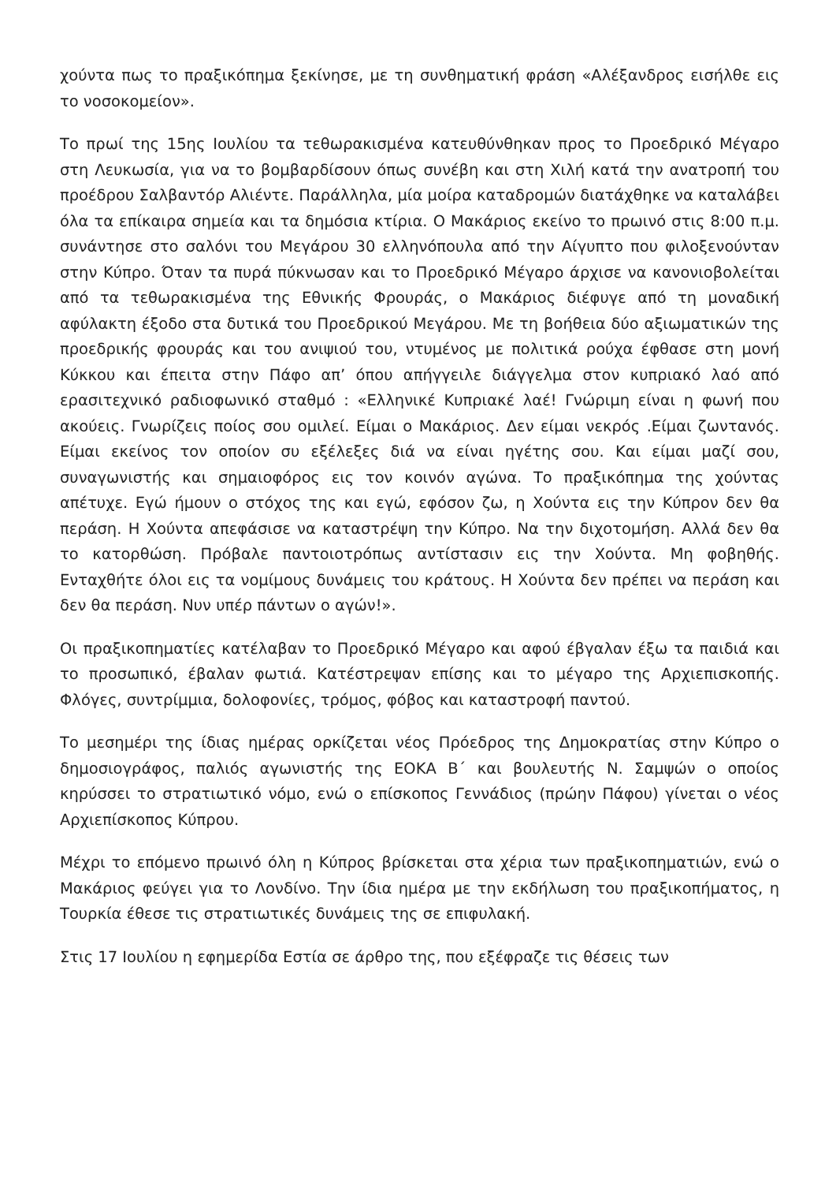χούντα πως το πραξικόπημα ξεκίνησε, με τη συνθηματική φράση «Αλέξανδρος εισήλθε εις το νοσοκομείον».
Το πρωί της 15ης Ιουλίου τα τεθωρακισμένα κατευθύνθηκαν προς το Προεδρικό Μέγαρο στη Λευκωσία, για να το βομβαρδίσουν όπως συνέβη και στη Χιλή κατά την ανατροπή του προέδρου Σαλβαντόρ Αλιέντε. Παράλληλα, μία μοίρα καταδρομών διατάχθηκε να καταλάβει όλα τα επίκαιρα σημεία και τα δημόσια κτίρια. Ο Μακάριος εκείνο το πρωινό στις 8:00 π.μ. συνάντησε στο σαλόνι του Μεγάρου 30 ελληνόπουλα από την Αίγυπτο που φιλοξενούνταν στην Κύπρο. Όταν τα πυρά πύκνωσαν και το Προεδρικό Μέγαρο άρχισε να κανονιοβολείται από τα τεθωρακισμένα της Εθνικής Φρουράς, ο Μακάριος διέφυγε από τη μοναδική αφύλακτη έξοδο στα δυτικά του Προεδρικού Μεγάρου. Με τη βοήθεια δύο αξιωματικών της προεδρικής φρουράς και του ανιψιού του, ντυμένος με πολιτικά ρούχα έφθασε στη μονή Κύκκου και έπειτα στην Πάφο απ’ όπου απήγγειλε διάγγελμα στον κυπριακό λαό από ερασιτεχνικό ραδιοφωνικό σταθμό : «Ελληνικέ Κυπριακέ λαέ! Γνώριμη είναι η φωνή που ακούεις. Γνωρίζεις ποίος σου ομιλεί. Είμαι ο Μακάριος. Δεν είμαι νεκρός .Είμαι ζωντανός. Είμαι εκείνος τον οποίον συ εξέλεξες διά να είναι ηγέτης σου. Και είμαι μαζί σου, συναγωνιστής και σημαιοφόρος εις τον κοινόν αγώνα. Το πραξικόπημα της χούντας απέτυχε. Εγώ ήμουν ο στόχος της και εγώ, εφόσον ζω, η Χούντα εις την Κύπρον δεν θα περάση. Η Χούντα απεφάσισε να καταστρέψη την Κύπρο. Να την διχοτομήση. Αλλά δεν θα το κατορθώση. Πρόβαλε παντοιοτρόπως αντίστασιν εις την Χούντα. Μη φοβηθής. Ενταχθήτε όλοι εις τα νομίμους δυνάμεις του κράτους. Η Χούντα δεν πρέπει να περάση και δεν θα περάση. Νυν υπέρ πάντων ο αγών!».
Οι πραξικοπηματίες κατέλαβαν το Προεδρικό Μέγαρο και αφού έβγαλαν έξω τα παιδιά και το προσωπικό, έβαλαν φωτιά. Κατέστρεψαν επίσης και το μέγαρο της Αρχιεπισκοπής. Φλόγες, συντρίμμια, δολοφονίες, τρόμος, φόβος και καταστροφή παντού.
Το μεσημέρι της ίδιας ημέρας ορκίζεται νέος Πρόεδρος της Δημοκρατίας στην Κύπρο ο δημοσιογράφος, παλιός αγωνιστής της ΕΟΚΑ Β΄ και βουλευτής Ν. Σαμψών ο οποίος κηρύσσει το στρατιωτικό νόμο, ενώ ο επίσκοπος Γεννάδιος (πρώην Πάφου) γίνεται ο νέος Αρχιεπίσκοπος Κύπρου.
Μέχρι το επόμενο πρωινό όλη η Κύπρος βρίσκεται στα χέρια των πραξικοπηματιών, ενώ ο Μακάριος φεύγει για το Λονδίνο. Την ίδια ημέρα με την εκδήλωση του πραξικοπήματος, η Τουρκία έθεσε τις στρατιωτικές δυνάμεις της σε επιφυλακή.
Στις 17 Ιουλίου η εφημερίδα Εστία σε άρθρο της, που εξέφραζε τις θέσεις των